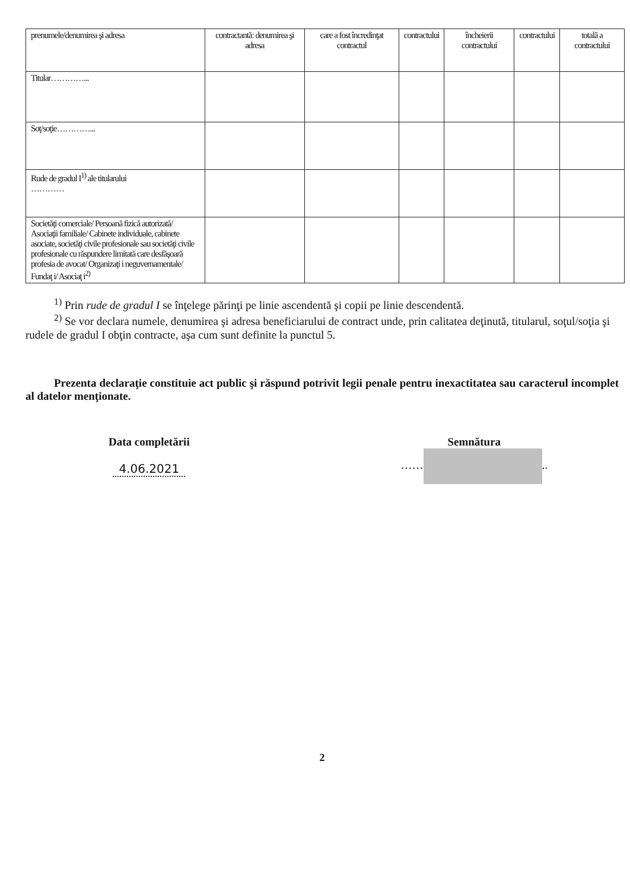| prenumele/denumirea şi adresa | contractantă: denumirea şi adresa | care a fost încredinţat contractul | contractului | încheierii contractului | contractului | totală a contractului |
| Titular…………... | | | | | | |
| Soţ/soţie…………... | | | | | | |
| Rude de gradul I<sup>1)</sup> ale titularului ………… | | | | | | |
| Societăţi comerciale/ Persoană fizică autorizată/ Asociaţii familiale/ Cabinete individuale, cabinete asociate, societăţi civile profesionale sau societăţi civile profesionale cu răspundere limitată care desfăşoară profesia de avocat/ Organizaţi i neguvernamentale/ Fundaţ i/ Asociaţ i<sup>2)</sup> | | | | | | |
<sup>1)</sup> Prin rude de gradul I se înţelege părinţi pe linie ascendentă şi copii pe linie descendentă.
<sup>2)</sup> Se vor declara numele, denumirea şi adresa beneficiarului de contract unde, prin calitatea deţinută, titularul, soţul/soţia şi rudele de gradul I obţin contracte, aşa cum sunt definite la punctul 5.
Prezenta declaraţie constituie act public şi răspund potrivit legii penale pentru inexactitatea sau caracterul incomplet al datelor menţionate.
Data completării
4.06.2021
Semnătura
…… ..
2